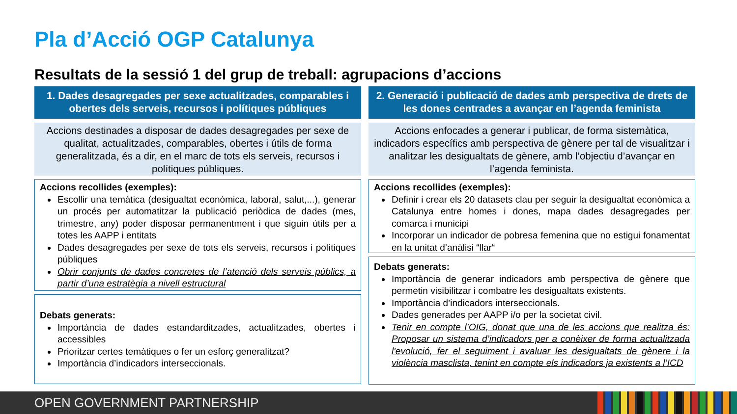Pla d’Acció OGP Catalunya
Resultats de la sessió 1 del grup de treball: agrupacions d’accions
1. Dades desagregades per sexe actualitzades, comparables i obertes dels serveis, recursos i polítiques públiques
Accions destinades a disposar de dades desagregades per sexe de qualitat, actualitzades, comparables, obertes i útils de forma generalitzada, és a dir, en el marc de tots els serveis, recursos i polítiques públiques.
Accions recollides (exemples):
Escollir una temàtica (desigualtat econòmica, laboral, salut,...), generar un procés per automatitzar la publicació periòdica de dades (mes, trimestre, any) poder disposar permanentment i que siguin útils per a totes les AAPP i entitats
Dades desagregades per sexe de tots els serveis, recursos i polítiques públiques
Obrir conjunts de dades concretes de l’atenció dels serveis públics, a partir d’una estratègia a nivell estructural
Debats generats:
Importància de dades estandarditzades, actualitzades, obertes i accessibles
Prioritzar certes temàtiques o fer un esforç generalitzat?
Importància d’indicadors interseccionals.
2. Generació i publicació de dades amb perspectiva de drets de les dones centrades a avançar en l’agenda feminista
Accions enfocades a generar i publicar, de forma sistemàtica, indicadors específics amb perspectiva de gènere per tal de visualitzar i analitzar les desigualtats de gènere, amb l’objectiu d’avançar en l’agenda feminista.
Accions recollides (exemples):
Definir i crear els 20 datasets clau per seguir la desigualtat econòmica a Catalunya entre homes i dones, mapa dades desagregades per comarca i municipi
Incorporar un indicador de pobresa femenina que no estigui fonamentat en la unitat d’anàlisi “llar“
Debats generats:
Importància de generar indicadors amb perspectiva de gènere que permetin visibilitzar i combatre les desigualtats existents.
Importància d’indicadors interseccionals.
Dades generades per AAPP i/o per la societat civil.
Tenir en compte l’OIG, donat que una de les accions que realitza és: Proposar un sistema d’indicadors per a conèixer de forma actualitzada l'evolució, fer el seguiment i avaluar les desigualtats de gènere i la violència masclista, tenint en compte els indicadors ja existents a l’ICD
OPEN GOVERNMENT PARTNERSHIP